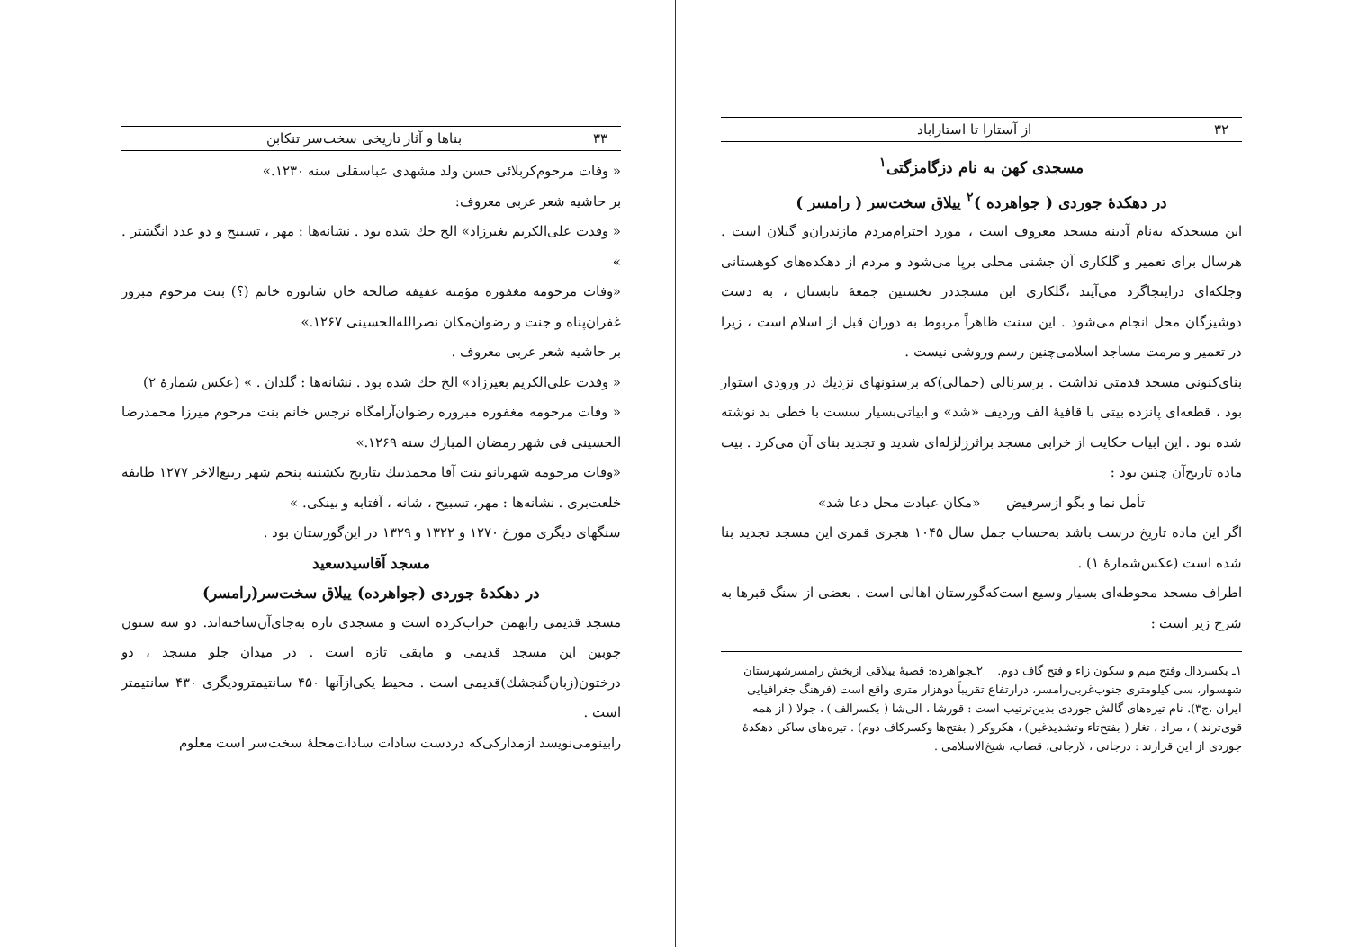۳۲ از آستارا تا استاراباد
مسجدی کهن به نام دزگامزگتی<sup>۱</sup>
در دهکدهٔ جوردی ( جواهرده )<sup>۲</sup> ییلاق سخت‌سر ( رامسر )
این مسجدکه به‌نام آدینه مسجد معروف است ، مورد احترام‌مردم مازندران‌و گیلان است . هرسال برای تعمیر و گلکاری آن جشنی محلی برپا می‌شود و مردم از دهکده‌های کوهستانی وجلکه‌ای دراینجاگرد می‌آیند ،گلکاری این مسجددر نخستین جمعهٔ تابستان ، به دست دوشیزگان محل انجام می‌شود . این سنت ظاهراً مربوط به دوران قبل از اسلام است ، زیرا در تعمیر و مرمت مساجد اسلامی‌چنین رسم وروشی نیست .
بنای‌کنونی مسجد قدمتی نداشت . برسرنالی (حمالی)که برستونهای نزدیك در ورودی استوار بود ، قطعه‌ای پانزده بیتی با قافیهٔ الف وردیف «شد» و ابیاتی‌بسیار سست با خطی بد نوشته شده بود . این ابیات حکایت از خرابی مسجد براثرزلزله‌ای شدید و تجدید بنای آن می‌کرد . بیت ماده تاریخ‌آن چنین بود :
تأمل نما و بگو ازسرفیض «مکان عبادت محل دعا شد»
اگر این ماده تاریخ درست باشد به‌حساب جمل سال ۱۰۴۵ هجری قمری این مسجد تجدید بنا شده است (عکس‌شمارهٔ ۱) .
اطراف مسجد محوطه‌ای بسیار وسیع است‌که‌گورستان اهالی است . بعضی از سنگ قبرها به شرح زیر است :
۱ـ بکسردال وفتح میم و سکون زاء و فتح گاف دوم. ۲ـجواهرده: قصبهٔ ییلاقی ازبخش رامسرشهرستان شهسوار، سی کیلومتری جنوب‌غربی‌رامسر، درارتفاع تقریباً دوهزار متری واقع است (فرهنگ جغرافیایی ایران ،ج۳). نام تیره‌های گالش جوردی بدین‌ترتیب است : قورشا ، الی‌شا ( بکسرالف ) ، جولا ( از همه قوی‌ترند ) ، مراد ، تغار ( بفتح‌تاء وتشدیدغین) ، هکروکر ( بفتح‌ها وکسرکاف دوم) . تیره‌های ساکن دهکدهٔ جوردی از این قرارند : درجانی ، لارجانی، قصاب، شیخ‌الاسلامی .
۳۳ بناها و آثار تاریخی سخت‌سر تنکابن
« وفات مرحوم‌کربلائی حسن ولد مشهدی عباسقلی سنه ۱۲۳۰.»
بر حاشیه شعر عربی معروف:
« وفدت علی‌الکریم بغیرزاد» الخ حك شده بود . نشانه‌ها : مهر ، تسبیح و دو عدد انگشتر . »
«وفات مرحومه مغفوره مؤمنه عفیفه صالحه خان شاتوره خانم (؟) بنت مرحوم مبرور غفران‌پناه و جنت و رضوان‌مکان نصرالله‌الحسینی ۱۲۶۷.»
بر حاشیه شعر عربی معروف .
« وفدت علی‌الکریم بغیرزاد» الخ حك شده بود . نشانه‌ها : گلدان . » (عکس شمارهٔ ۲)
« وفات مرحومه مغفوره مبروره رضوان‌آرامگاه نرجس خانم بنت مرحوم میرزا محمدرضا الحسینی فی شهر رمضان المبارك سنه ۱۲۶۹.»
«وفات مرحومه شهربانو بنت آقا محمدبیك بتاریخ یکشنبه پنجم شهر ربیع‌الاخر ۱۲۷۷ طایفه خلعت‌بری . نشانه‌ها : مهر، تسبیح ، شانه ، آفتابه و بینکی. »
سنگهای دیگری مورخ ۱۲۷۰ و ۱۳۲۲ و ۱۳۲۹ در این‌گورستان بود .
مسجد آقاسیدسعید
در دهکدهٔ جوردی (جواهرده) ییلاق سخت‌سر(رامسر)
مسجد قدیمی رابهمن خراب‌کرده است و مسجدی تازه به‌جای‌آن‌ساخته‌اند. دو سه ستون چوبین این مسجد قدیمی و مابقی تازه است . در میدان جلو مسجد ، دو درختون(زبان‌گنجشك)قدیمی است . محیط یکی‌ازآنها ۴۵۰ سانتیمترودیگری ۴۳۰ سانتیمتر است .
رابینومی‌نویسد ازمدارکی‌که دردست سادات سادات‌محلهٔ سخت‌سر است معلوم